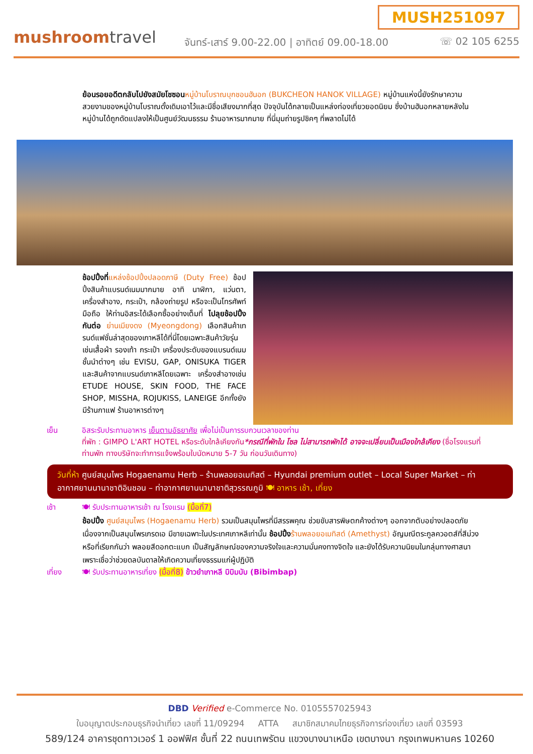MUSH251097
mushroomtravel
จันทร์-เสาร์ 9.00-22.00 | อาทิตย์ 09.00-18.00
☏ 02 105 6255
ย้อนรอยอดีตกลับไปยังสมัยโชซอน หมู่บ้านโบราณบุกชอนฮันอก (BUKCHEON HANOK VILLAGE) หมู่บ้านแห่งนี้ยังรักษาความสวยงามของหมู่บ้านโบราณดั้งเดิมเอาไว้และมีชื่อเสียงมากที่สุด ปัจจุบันได้กลายเป็นแหล่งท่องเที่ยวยอดนิยม ซึ่งบ้านฮันอกหลายหลังในหมู่บ้านได้ถูกดัดแปลงให้เป็นศูนย์วัฒนธรรม ร้านอาหารมากมาย ที่นี่มุมถ่ายรูปชิคๆ ที่พลาดไม่ได้
ช้อปปิ้งที่แหล่งช้อปปิ้งปลอดภาษี (Duty Free) ช้อปปิ้งสินค้าแบรนด์เนมมากมาย อาทิ นาฬิกา, แว่นตา, เครื่องสำอาง, กระเป๋า, กล้องถ่ายรูป หรือจะเป็นโทรศัพท์มือถือ ให้ท่านอิสระได้เลือกซื้ออย่างเต็มที่ ไปลุยช้อปปิ้งกันต่อ ย่านเมียงดง (Myeongdong) เลือกสินค้าเทรนด์แฟชั่นล่าสุดของเกาหลีได้ที่นี่โดยเฉพาะสินค้าวัยรุ่นเช่นเสื้อผ้า รองเท้า กระเป๋า เครื่องประดับของแบรนด์เนมชั้นนำต่างๆ เช่น EVISU, GAP, ONISUKA TIGER และสินค้าจากแบรนด์เกาหลีโดยเฉพาะ เครื่องสำอางเช่น ETUDE HOUSE, SKIN FOOD, THE FACE SHOP, MISSHA, ROJUKISS, LANEIGE อีกทั้งยังมีร้านกาแฟ ร้านอาหารต่างๆ
เย็น อิสระรับประทานอาหาร เย็นตามอัธยาศัย เพื่อไม่เป็นการรบกวนเวลาของท่าน
ที่พัก : GIMPO L'ART HOTEL หรือระดับใกล้เคียงกัน*กรณีที่พักใน โซล ไม่สามารถพักได้ อาจจะเปลี่ยนเป็นเมืองใกล้เคียง (ชื่อโรงแรมที่ท่านพัก ทางบริษัทจะทำการแจ้งพร้อมใบนัดหมาย 5-7 วัน ก่อนวันเดินทาง)
วันที่ห้า ศูนย์สมุนไพร Hogaenamu Herb – ร้านพลอยอเมทิสต์ – Hyundai premium outlet – Local Super Market – ท่าอากาศยานนานาชาติอินชอน – ท่าอากาศยานนานาชาติสุวรรณภูมิ 🍽 อาหาร เช้า, เที่ยง
เช้า 🍽 รับประทานอาหารเช้า ณ โรงแรม (มื้อที่7)
ช้อปปิ้ง ศูนย์สมุนไพร (Hogaenamu Herb) รวมเป็นสมุนไพรที่มีสรรพคุณ ช่วยขับสารพิษตกค้างต่างๆ ออกจากตับอย่างปลอดภัยเนื่องจากเป็นสมุนไพรเกรดเอ มีขายเฉพาะในประเทศเกาหลีเท่านั้น ช้อปปิ้ง ร้านพลอยอเมทิสต์ (Amethyst) อัญมณีตระกูลควอตส์ที่สีม่วง หรือที่เรียกกันว่า พลอยสีดอกตะแบก เป็นสัญลักษณ์ของความจริงใจและความมั่นคงทางจิตใจ และยังได้รับความนิยมในกลุ่มทางศาสนาเพราะเชื่อว่าช่วยดลบันดาลให้เกิดความเที่ยงธรรมแก่ผู้ปฏิบัติ
เที่ยง 🍽 รับประทานอาหารเที่ยง (มื้อที่8) ข้าวยำเกาหลี บิบิมบับ (Bibimbap)
DBD Verified e-Commerce No. 0105557025943
ใบอนุญาตประกอบธุรกิจนำเที่ยว เลขที่ 11/09294 ATTA สมาชิกสมาคมไทยธุรกิจการท่องเที่ยว เลขที่ 03593
589/124 อาคารชุดทาวเวอร์ 1 ออฟฟิศ ชั้นที่ 22 ถนนเทพรัตน แขวงบางนาเหนือ เขตบางนา กรุงเทพมหานคร 10260